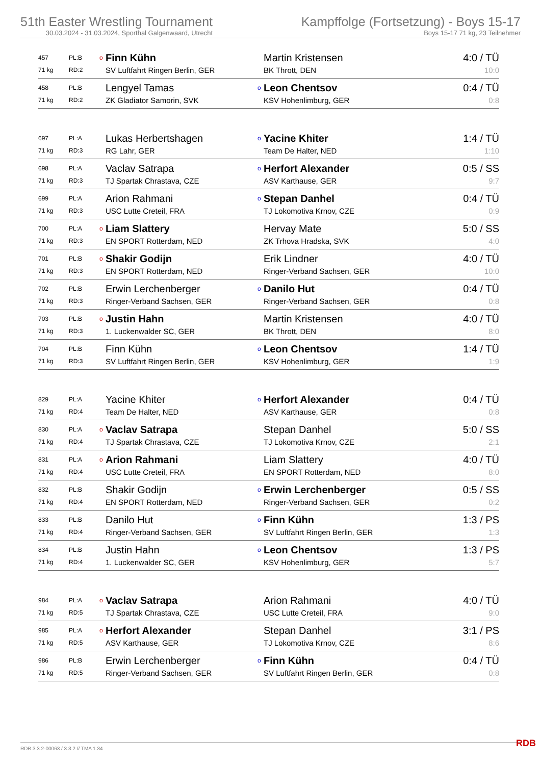51th Easter Wrestling Tournament
30.03.2024 - 31.03.2024, Sporthal Galgenwaard, Utrecht
Kampffolge (Fortsetzung) - Boys 15-17
Boys 15-17 71 kg, 23 Teilnehmer
| 457 | PL:B | o | Finn Kühn | | Martin Kristensen | 4:0 / TÜ |
| 71 kg | RD:2 | | SV Luftfahrt Ringen Berlin, GER | | BK Thrott, DEN | 10:0 |
| 458 | PL:B | | Lengyel Tamas | o | Leon Chentsov | 0:4 / TÜ |
| 71 kg | RD:2 | | ZK Gladiator Samorin, SVK | | KSV Hohenlimburg, GER | 0:8 |
| 697 | PL:A | | Lukas Herbertshagen | o | Yacine Khiter | 1:4 / TÜ |
| 71 kg | RD:3 | | RG Lahr, GER | | Team De Halter, NED | 1:10 |
| 698 | PL:A | | Vaclav Satrapa | o | Herfort Alexander | 0:5 / SS |
| 71 kg | RD:3 | | TJ Spartak Chrastava, CZE | | ASV Karthause, GER | 9:7 |
| 699 | PL:A | | Arion Rahmani | o | Stepan Danhel | 0:4 / TÜ |
| 71 kg | RD:3 | | USC Lutte Creteil, FRA | | TJ Lokomotiva Krnov, CZE | 0:9 |
| 700 | PL:A | o | Liam Slattery | | Hervay Mate | 5:0 / SS |
| 71 kg | RD:3 | | EN SPORT Rotterdam, NED | | ZK Trhova Hradska, SVK | 4:0 |
| 701 | PL:B | o | Shakir Godijn | | Erik Lindner | 4:0 / TÜ |
| 71 kg | RD:3 | | EN SPORT Rotterdam, NED | | Ringer-Verband Sachsen, GER | 10:0 |
| 702 | PL:B | | Erwin Lerchenberger | o | Danilo Hut | 0:4 / TÜ |
| 71 kg | RD:3 | | Ringer-Verband Sachsen, GER | | Ringer-Verband Sachsen, GER | 0:8 |
| 703 | PL:B | o | Justin Hahn | | Martin Kristensen | 4:0 / TÜ |
| 71 kg | RD:3 | | 1. Luckenwalder SC, GER | | BK Thrott, DEN | 8:0 |
| 704 | PL:B | | Finn Kühn | o | Leon Chentsov | 1:4 / TÜ |
| 71 kg | RD:3 | | SV Luftfahrt Ringen Berlin, GER | | KSV Hohenlimburg, GER | 1:9 |
| 829 | PL:A | | Yacine Khiter | o | Herfort Alexander | 0:4 / TÜ |
| 71 kg | RD:4 | | Team De Halter, NED | | ASV Karthause, GER | 0:8 |
| 830 | PL:A | o | Vaclav Satrapa | | Stepan Danhel | 5:0 / SS |
| 71 kg | RD:4 | | TJ Spartak Chrastava, CZE | | TJ Lokomotiva Krnov, CZE | 2:1 |
| 831 | PL:A | o | Arion Rahmani | | Liam Slattery | 4:0 / TÜ |
| 71 kg | RD:4 | | USC Lutte Creteil, FRA | | EN SPORT Rotterdam, NED | 8:0 |
| 832 | PL:B | | Shakir Godijn | o | Erwin Lerchenberger | 0:5 / SS |
| 71 kg | RD:4 | | EN SPORT Rotterdam, NED | | Ringer-Verband Sachsen, GER | 0:2 |
| 833 | PL:B | | Danilo Hut | o | Finn Kühn | 1:3 / PS |
| 71 kg | RD:4 | | Ringer-Verband Sachsen, GER | | SV Luftfahrt Ringen Berlin, GER | 1:3 |
| 834 | PL:B | | Justin Hahn | o | Leon Chentsov | 1:3 / PS |
| 71 kg | RD:4 | | 1. Luckenwalder SC, GER | | KSV Hohenlimburg, GER | 5:7 |
| 984 | PL:A | o | Vaclav Satrapa | | Arion Rahmani | 4:0 / TÜ |
| 71 kg | RD:5 | | TJ Spartak Chrastava, CZE | | USC Lutte Creteil, FRA | 9:0 |
| 985 | PL:A | o | Herfort Alexander | | Stepan Danhel | 3:1 / PS |
| 71 kg | RD:5 | | ASV Karthause, GER | | TJ Lokomotiva Krnov, CZE | 8:6 |
| 986 | PL:B | | Erwin Lerchenberger | o | Finn Kühn | 0:4 / TÜ |
| 71 kg | RD:5 | | Ringer-Verband Sachsen, GER | | SV Luftfahrt Ringen Berlin, GER | 0:8 |
RDB 3.3.2-00063 / 3.3.2 // TMA 1.34
RDB